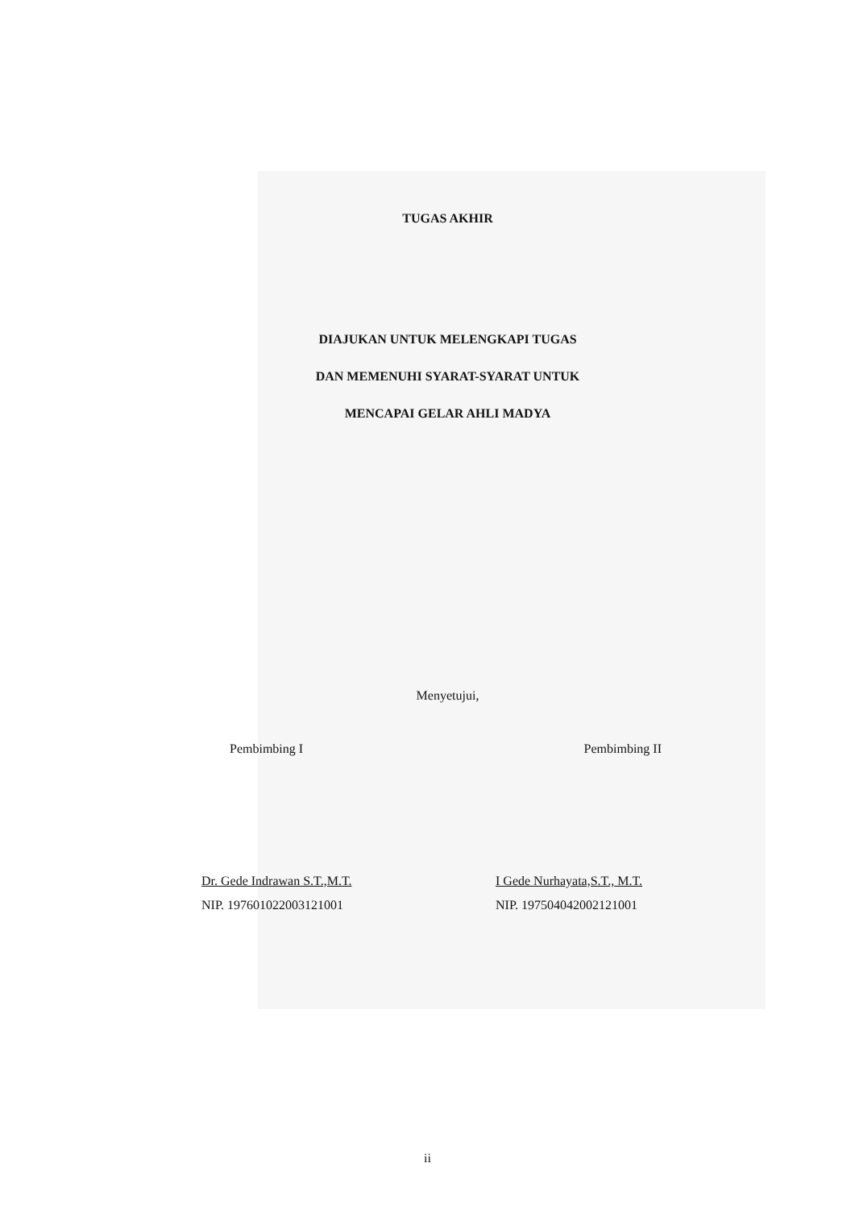TUGAS AKHIR
DIAJUKAN UNTUK MELENGKAPI TUGAS
DAN MEMENUHI SYARAT-SYARAT UNTUK
MENCAPAI GELAR AHLI MADYA
Menyetujui,
Pembimbing I Pembimbing II
Dr. Gede Indrawan S.T.,M.T.
NIP. 197601022003121001
I Gede Nurhayata,S.T., M.T.
NIP. 197504042002121001
ii